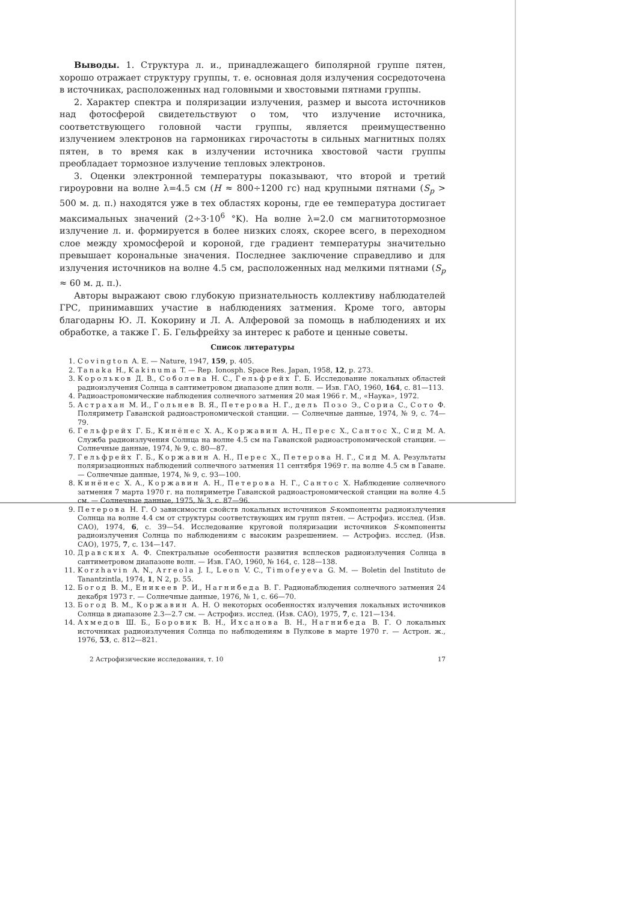Выводы. 1. Структура л. и., принадлежащего биполярной группе пятен, хорошо отражает структуру группы, т. е. основная доля излучения сосредоточена в источниках, расположенных над головными и хвостовыми пятнами группы.
2. Характер спектра и поляризации излучения, размер и высота источников над фотосферой свидетельствуют о том, что излучение источника, соответствующего головной части группы, является преимущественно излучением электронов на гармониках гирочастоты в сильных магнитных полях пятен, в то время как в излучении источника хвостовой части группы преобладает тормозное излучение тепловых электронов.
3. Оценки электронной температуры показывают, что второй и третий гироуровни на волне λ=4.5 см (H ≈ 800÷1200 гс) над крупными пятнами (S<sub>p</sub> > 500 м. д. п.) находятся уже в тех областях короны, где ее температура достигает максимальных значений (2÷3·10<sup>6</sup> °K). На волне λ=2.0 см магнитотормозное излучение л. и. формируется в более низких слоях, скорее всего, в переходном слое между хромосферой и короной, где градиент температуры значительно превышает корональные значения. Последнее заключение справедливо и для излучения источников на волне 4.5 см, расположенных над мелкими пятнами (S<sub>p</sub> ≈ 60 м. д. п.).
Авторы выражают свою глубокую признательность коллективу наблюдателей ГРС, принимавших участие в наблюдениях затмения. Кроме того, авторы благодарны Ю. Л. Кокорину и Л. А. Алферовой за помощь в наблюдениях и их обработке, а также Г. Б. Гельфрейху за интерес к работе и ценные советы.
Список литературы
1. Covington A. E. — Nature, 1947, 159, p. 405.
2. Tanaka H., Kakinuma T. — Rep. Ionosph. Space Res. Japan, 1958, 12, p. 273.
3. Корольков Д. В., Соболева Н. С., Гельфрейх Г. Б. Исследование локальных областей радиоизлучения Солнца в сантиметровом диапазоне длин волн. — Изв. ГАО, 1960, 164, с. 81—113.
4. Радиоастрономические наблюдения солнечного затмения 20 мая 1966 г. М., «Наука», 1972.
5. Астрахан М. И., Гольнев В. Я., Петерова Н. Г., дель Позо Э., Сориа С., Сото Ф. Поляриметр Гаванской радиоастрономической станции. — Солнечные данные, 1974, № 9, с. 74—79.
6. Гельфрейх Г. Б., Кинёнес Х. А., Коржавин А. Н., Перес Х., Сантос Х., Сид М. А. Служба радиоизлучения Солнца на волне 4.5 см на Гаванской радиоастрономической станции. — Солнечные данные, 1974, № 9, с. 80—87.
7. Гельфрейх Г. Б., Коржавин А. Н., Перес Х., Петерова Н. Г., Сид М. А. Результаты поляризационных наблюдений солнечного затмения 11 сентября 1969 г. на волне 4.5 см в Гаване. — Солнечные данные, 1974, № 9, с. 93—100.
8. Кинёнес Х. А., Коржавин А. Н., Петерова Н. Г., Сантос Х. Наблюдение солнечного затмения 7 марта 1970 г. на поляриметре Гаванской радиоастрономической станции на волне 4.5 см. — Солнечные данные, 1975, № 3, с. 87—96.
9. Петерова Н. Г. О зависимости свойств локальных источников S-компоненты радиоизлучения Солнца на волне 4.4 см от структуры соответствующих им групп пятен. — Астрофиз. исслед. (Изв. САО), 1974, 6, с. 39—54. Исследование круговой поляризации источников S-компоненты радиоизлучения Солнца по наблюдениям с высоким разрешением. — Астрофиз. исслед. (Изв. САО), 1975, 7, с. 134—147.
10. Дравских А. Ф. Спектральные особенности развития всплесков радиоизлучения Солнца в сантиметровом диапазоне волн. — Изв. ГАО, 1960, № 164, с. 128—138.
11. Korzhavin A. N., Arreola J. I., Leon V. C., Timofeyeva G. M. — Boletin del Instituto de Tanantzintla, 1974, 1, N 2, p. 55.
12. Богод В. М., Еникеев Р. И., Нагнибеда В. Г. Радионаблюдения солнечного затмения 24 декабря 1973 г. — Солнечные данные, 1976, № 1, с. 66—70.
13. Богод В. М., Коржавин А. Н. О некоторых особенностях излучения локальных источников Солнца в диапазоне 2.3—2.7 см. — Астрофиз. исслед. (Изв. САО), 1975, 7, с. 121—134.
14. Ахмедов Ш. Б., Боровик В. Н., Ихсанова В. Н., Нагнибеда В. Г. О локальных источниках радиоизлучения Солнца по наблюдениям в Пулкове в марте 1970 г. — Астрон. ж., 1976, 53, с. 812—821.
2 Астрофизические исследования, т. 10 17